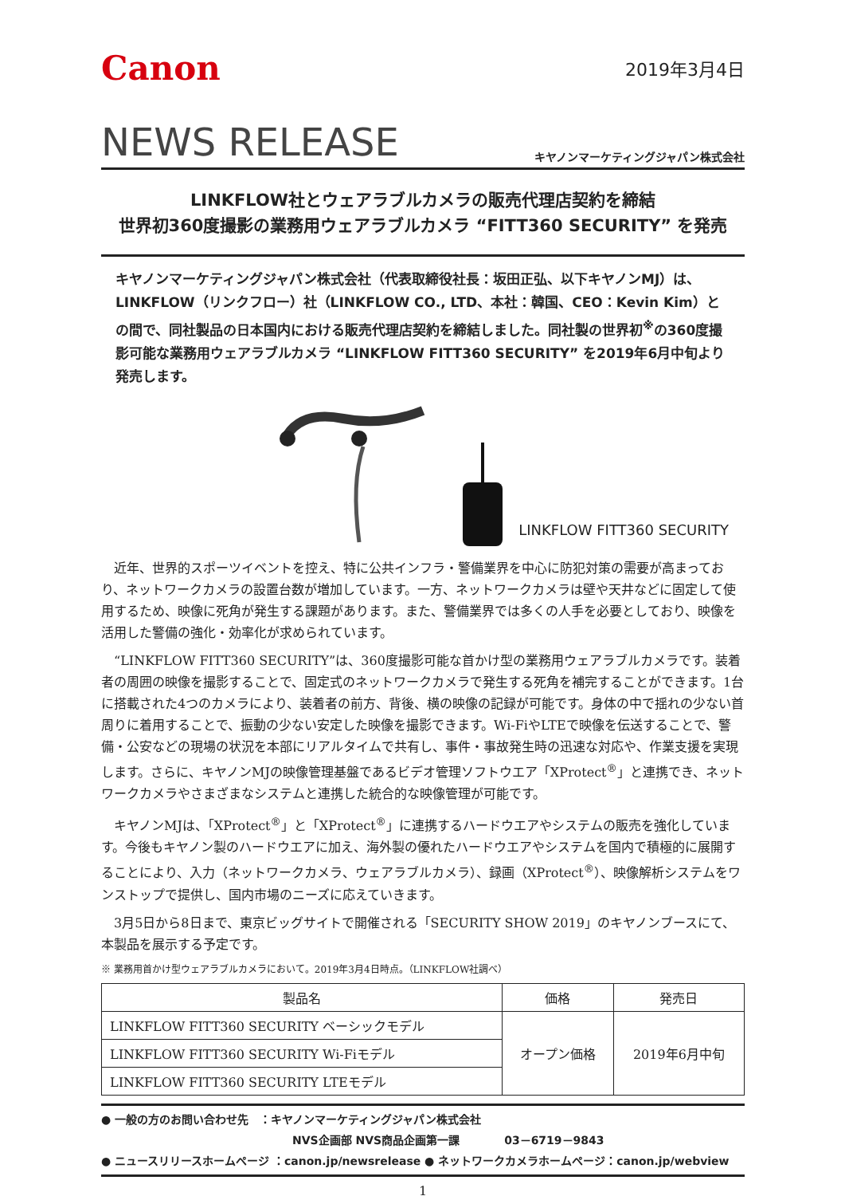Canon
2019年3月4日
NEWS RELEASE
キヤノンマーケティングジャパン株式会社
LINKFLOW社とウェアラブルカメラの販売代理店契約を締結
世界初360度撮影の業務用ウェアラブルカメラ “FITT360 SECURITY” を発売
キヤノンマーケティングジャパン株式会社（代表取締役社長：坂田正弘、以下キヤノンMJ）は、LINKFLOW（リンクフロー）社（LINKFLOW CO., LTD、本社：韓国、CEO：Kevin Kim）との間で、同社製品の日本国内における販売代理店契約を締結しました。同社製の世界初<sup>※</sup>の360度撮影可能な業務用ウェアラブルカメラ “LINKFLOW FITT360 SECURITY” を2019年6月中旬より発売します。
LINKFLOW FITT360 SECURITY
近年、世界的スポーツイベントを控え、特に公共インフラ・警備業界を中心に防犯対策の需要が高まっており、ネットワークカメラの設置台数が増加しています。一方、ネットワークカメラは壁や天井などに固定して使用するため、映像に死角が発生する課題があります。また、警備業界では多くの人手を必要としており、映像を活用した警備の強化・効率化が求められています。
“LINKFLOW FITT360 SECURITY”は、360度撮影可能な首かけ型の業務用ウェアラブルカメラです。装着者の周囲の映像を撮影することで、固定式のネットワークカメラで発生する死角を補完することができます。1台に搭載された4つのカメラにより、装着者の前方、背後、横の映像の記録が可能です。身体の中で揺れの少ない首周りに着用することで、振動の少ない安定した映像を撮影できます。Wi-FiやLTEで映像を伝送することで、警備・公安などの現場の状況を本部にリアルタイムで共有し、事件・事故発生時の迅速な対応や、作業支援を実現します。さらに、キヤノンMJの映像管理基盤であるビデオ管理ソフトウエア「XProtect<sup>®</sup>」と連携でき、ネットワークカメラやさまざまなシステムと連携した統合的な映像管理が可能です。
キヤノンMJは、「XProtect<sup>®</sup>」と「XProtect<sup>®</sup>」に連携するハードウエアやシステムの販売を強化しています。今後もキヤノン製のハードウエアに加え、海外製の優れたハードウエアやシステムを国内で積極的に展開することにより、入力（ネットワークカメラ、ウェアラブルカメラ）、録画（XProtect<sup>®</sup>）、映像解析システムをワンストップで提供し、国内市場のニーズに応えていきます。
3月5日から8日まで、東京ビッグサイトで開催される「SECURITY SHOW 2019」のキヤノンブースにて、本製品を展示する予定です。
※ 業務用首かけ型ウェアラブルカメラにおいて。2019年3月4日時点。（LINKFLOW社調べ）
| 製品名 | 価格 | 発売日 |
| --- | --- | --- |
| LINKFLOW FITT360 SECURITY ベーシックモデル | オープン価格 | 2019年6月中旬 |
| LINKFLOW FITT360 SECURITY Wi-Fiモデル | | |
| LINKFLOW FITT360 SECURITY LTEモデル | | |
● 一般の方のお問い合わせ先　：キヤノンマーケティングジャパン株式会社
NVS企画部 NVS商品企画第一課　　　　03－6719－9843
● ニュースリリースホームページ ：canon.jp/newsrelease ● ネットワークカメラホームページ：canon.jp/webview
1